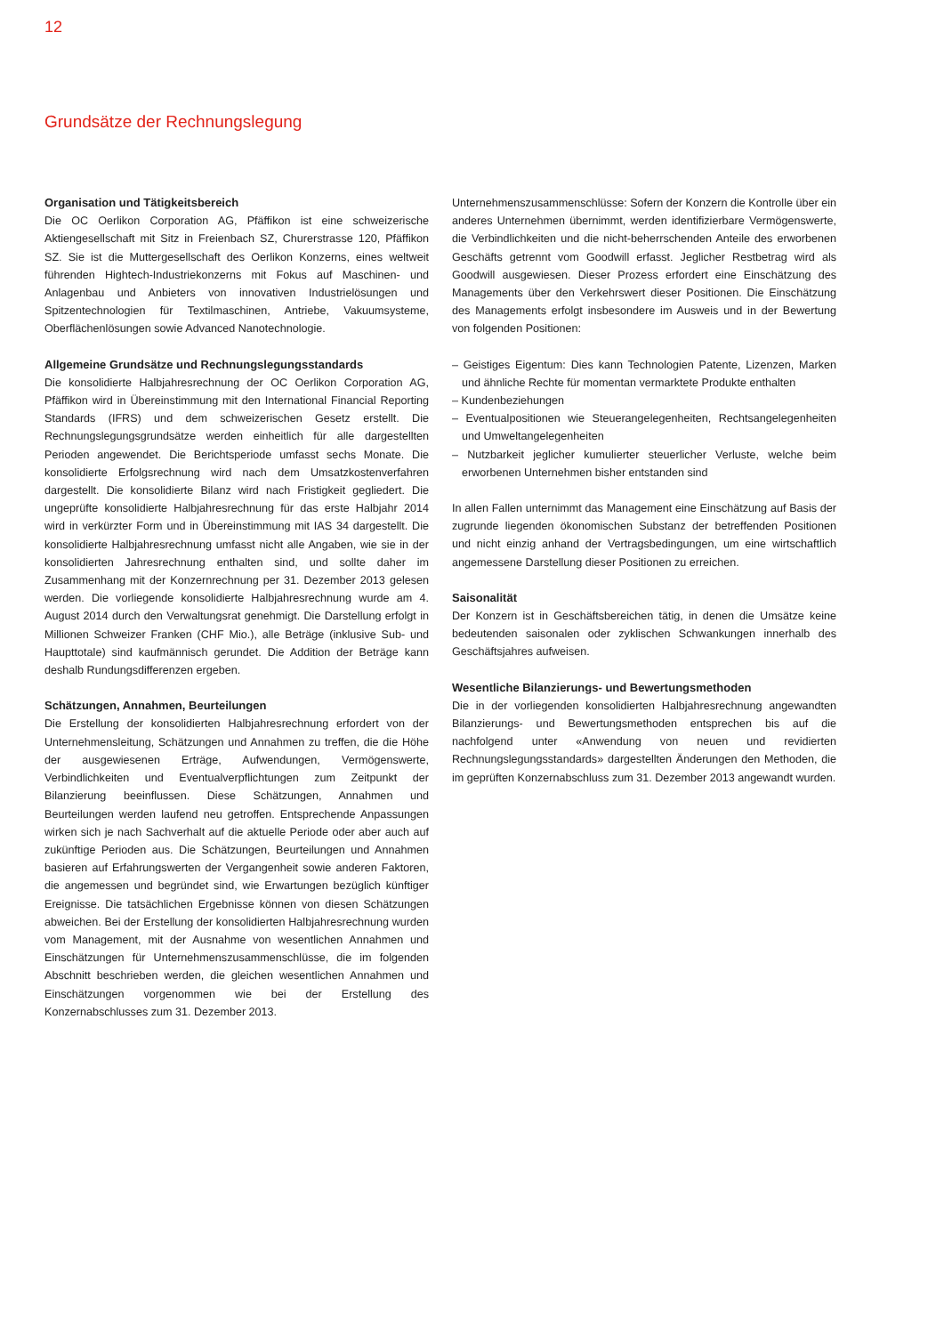12
Grundsätze der Rechnungslegung
Organisation und Tätigkeitsbereich
Die OC Oerlikon Corporation AG, Pfäffikon ist eine schweizerische Aktiengesellschaft mit Sitz in Freienbach SZ, Churerstrasse 120, Pfäffikon SZ. Sie ist die Muttergesellschaft des Oerlikon Konzerns, eines weltweit führenden Hightech-Industriekonzerns mit Fokus auf Maschinen- und Anlagenbau und Anbieters von innovativen Industrielösungen und Spitzentechnologien für Textilmaschinen, Antriebe, Vakuumsysteme, Oberflächenlösungen sowie Advanced Nanotechnologie.
Allgemeine Grundsätze und Rechnungslegungsstandards
Die konsolidierte Halbjahresrechnung der OC Oerlikon Corporation AG, Pfäffikon wird in Übereinstimmung mit den International Financial Reporting Standards (IFRS) und dem schweizerischen Gesetz erstellt. Die Rechnungslegungsgrundsätze werden einheitlich für alle dargestellten Perioden angewendet. Die Berichtsperiode umfasst sechs Monate. Die konsolidierte Erfolgsrechnung wird nach dem Umsatzkostenverfahren dargestellt. Die konsolidierte Bilanz wird nach Fristigkeit gegliedert. Die ungeprüfte konsolidierte Halbjahresrechnung für das erste Halbjahr 2014 wird in verkürzter Form und in Übereinstimmung mit IAS 34 dargestellt. Die konsolidierte Halbjahresrechnung umfasst nicht alle Angaben, wie sie in der konsolidierten Jahresrechnung enthalten sind, und sollte daher im Zusammenhang mit der Konzernrechnung per 31. Dezember 2013 gelesen werden. Die vorliegende konsolidierte Halbjahresrechnung wurde am 4. August 2014 durch den Verwaltungsrat genehmigt. Die Darstellung erfolgt in Millionen Schweizer Franken (CHF Mio.), alle Beträge (inklusive Sub- und Haupttotale) sind kaufmännisch gerundet. Die Addition der Beträge kann deshalb Rundungsdifferenzen ergeben.
Schätzungen, Annahmen, Beurteilungen
Die Erstellung der konsolidierten Halbjahresrechnung erfordert von der Unternehmensleitung, Schätzungen und Annahmen zu treffen, die die Höhe der ausgewiesenen Erträge, Aufwendungen, Vermögenswerte, Verbindlichkeiten und Eventualverpflichtungen zum Zeitpunkt der Bilanzierung beeinflussen. Diese Schätzungen, Annahmen und Beurteilungen werden laufend neu getroffen. Entsprechende Anpassungen wirken sich je nach Sachverhalt auf die aktuelle Periode oder aber auch auf zukünftige Perioden aus. Die Schätzungen, Beurteilungen und Annahmen basieren auf Erfahrungswerten der Vergangenheit sowie anderen Faktoren, die angemessen und begründet sind, wie Erwartungen bezüglich künftiger Ereignisse. Die tatsächlichen Ergebnisse können von diesen Schätzungen abweichen. Bei der Erstellung der konsolidierten Halbjahresrechnung wurden vom Management, mit der Ausnahme von wesentlichen Annahmen und Einschätzungen für Unternehmenszusammenschlüsse, die im folgenden Abschnitt beschrieben werden, die gleichen wesentlichen Annahmen und Einschätzungen vorgenommen wie bei der Erstellung des Konzernabschlusses zum 31. Dezember 2013.
Unternehmenszusammenschlüsse: Sofern der Konzern die Kontrolle über ein anderes Unternehmen übernimmt, werden identifizierbare Vermögenswerte, die Verbindlichkeiten und die nicht-beherrschenden Anteile des erworbenen Geschäfts getrennt vom Goodwill erfasst. Jeglicher Restbetrag wird als Goodwill ausgewiesen. Dieser Prozess erfordert eine Einschätzung des Managements über den Verkehrswert dieser Positionen. Die Einschätzung des Managements erfolgt insbesondere im Ausweis und in der Bewertung von folgenden Positionen:
– Geistiges Eigentum: Dies kann Technologien Patente, Lizenzen, Marken und ähnliche Rechte für momentan vermarktete Produkte enthalten
– Kundenbeziehungen
– Eventualpositionen wie Steuerangelegenheiten, Rechtsangelegenheiten und Umweltangelegenheiten
– Nutzbarkeit jeglicher kumulierter steuerlicher Verluste, welche beim erworbenen Unternehmen bisher entstanden sind
In allen Fallen unternimmt das Management eine Einschätzung auf Basis der zugrunde liegenden ökonomischen Substanz der betreffenden Positionen und nicht einzig anhand der Vertragsbedingungen, um eine wirtschaftlich angemessene Darstellung dieser Positionen zu erreichen.
Saisonalität
Der Konzern ist in Geschäftsbereichen tätig, in denen die Umsätze keine bedeutenden saisonalen oder zyklischen Schwankungen innerhalb des Geschäftsjahres aufweisen.
Wesentliche Bilanzierungs- und Bewertungsmethoden
Die in der vorliegenden konsolidierten Halbjahresrechnung angewandten Bilanzierungs- und Bewertungsmethoden entsprechen bis auf die nachfolgend unter «Anwendung von neuen und revidierten Rechnungslegungsstandards» dargestellten Änderungen den Methoden, die im geprüften Konzernabschluss zum 31. Dezember 2013 angewandt wurden.